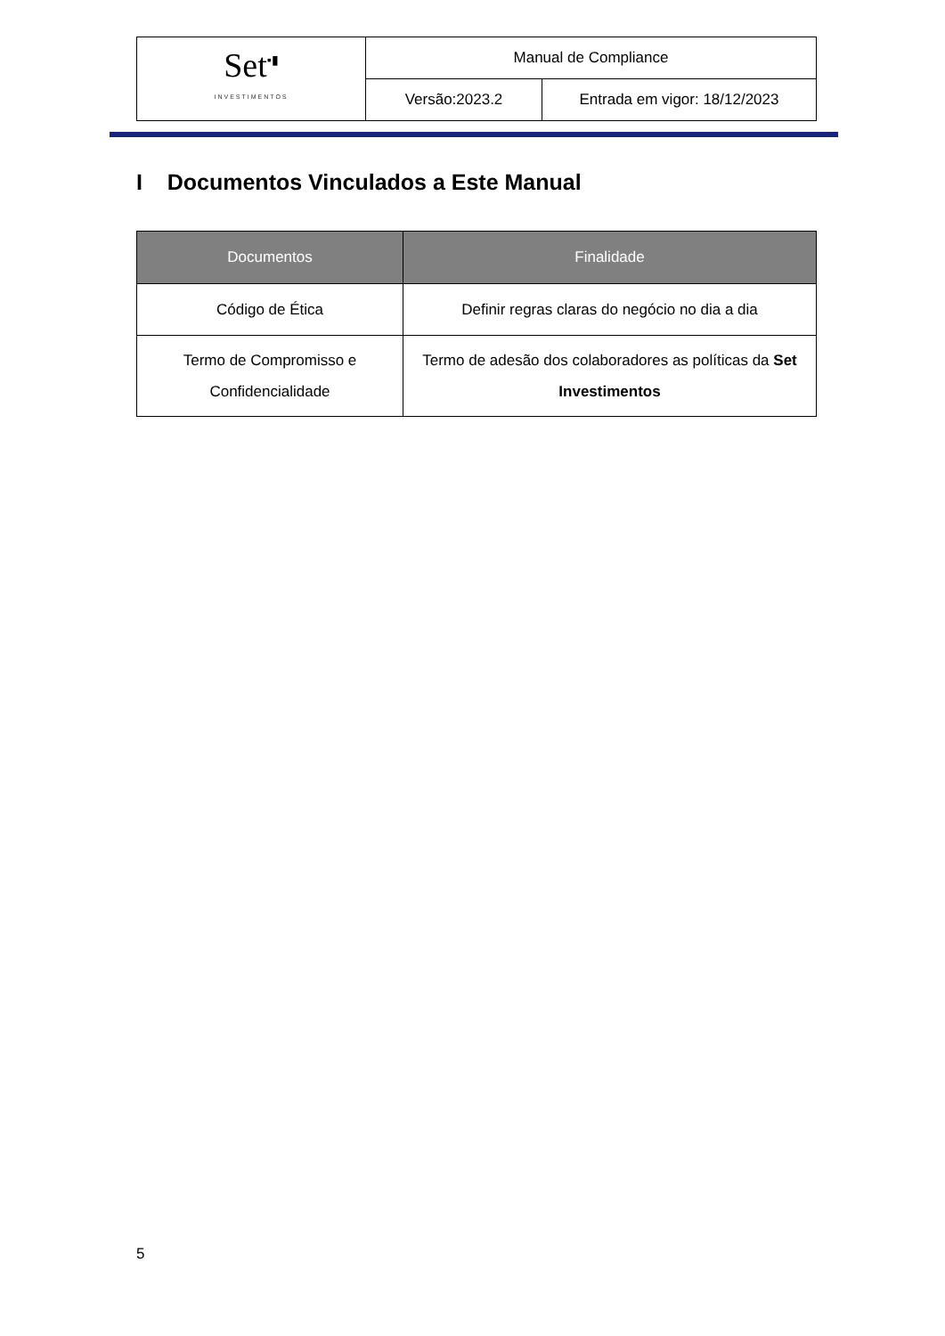| Set<sup>▪▮</sup> INVESTIMENTOS | Manual de Compliance | |
| | Versão:2023.2 | Entrada em vigor: 18/12/2023 |
I Documentos Vinculados a Este Manual
| Documentos | Finalidade |
| --- | --- |
| Código de Ética | Definir regras claras do negócio no dia a dia |
| Termo de Compromisso e Confidencialidade | Termo de adesão dos colaboradores as políticas da Set Investimentos |
5